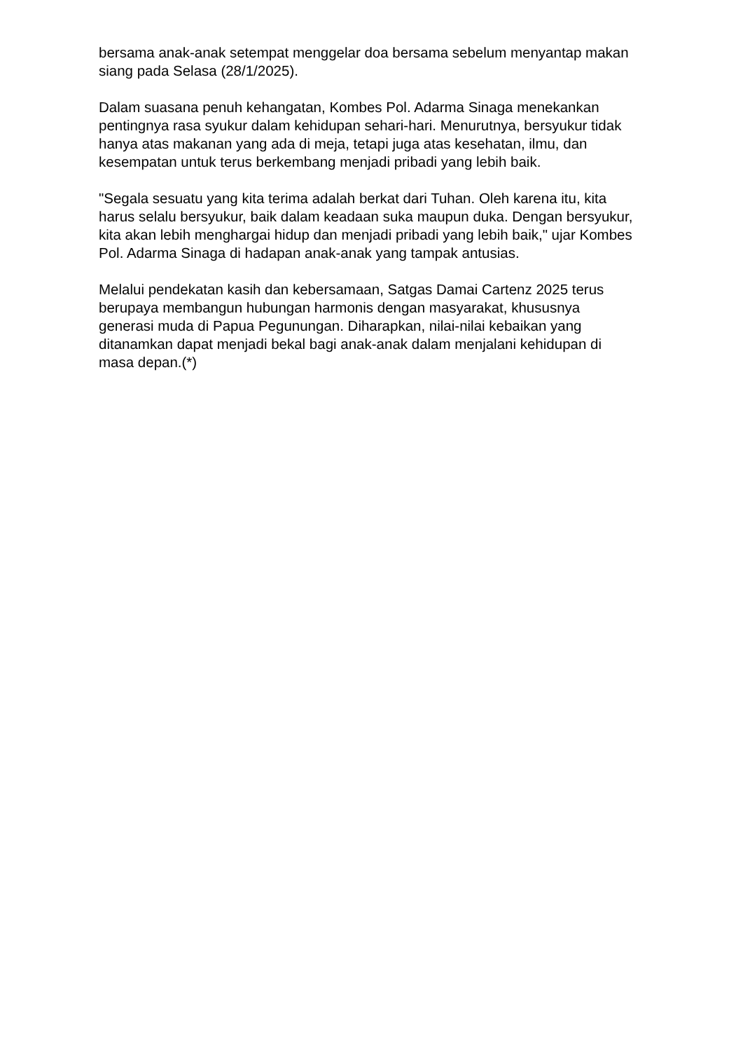bersama anak-anak setempat menggelar doa bersama sebelum menyantap makan siang pada Selasa (28/1/2025).
Dalam suasana penuh kehangatan, Kombes Pol. Adarma Sinaga menekankan pentingnya rasa syukur dalam kehidupan sehari-hari. Menurutnya, bersyukur tidak hanya atas makanan yang ada di meja, tetapi juga atas kesehatan, ilmu, dan kesempatan untuk terus berkembang menjadi pribadi yang lebih baik.
"Segala sesuatu yang kita terima adalah berkat dari Tuhan. Oleh karena itu, kita harus selalu bersyukur, baik dalam keadaan suka maupun duka. Dengan bersyukur, kita akan lebih menghargai hidup dan menjadi pribadi yang lebih baik," ujar Kombes Pol. Adarma Sinaga di hadapan anak-anak yang tampak antusias.
Melalui pendekatan kasih dan kebersamaan, Satgas Damai Cartenz 2025 terus berupaya membangun hubungan harmonis dengan masyarakat, khususnya generasi muda di Papua Pegunungan. Diharapkan, nilai-nilai kebaikan yang ditanamkan dapat menjadi bekal bagi anak-anak dalam menjalani kehidupan di masa depan.(*)